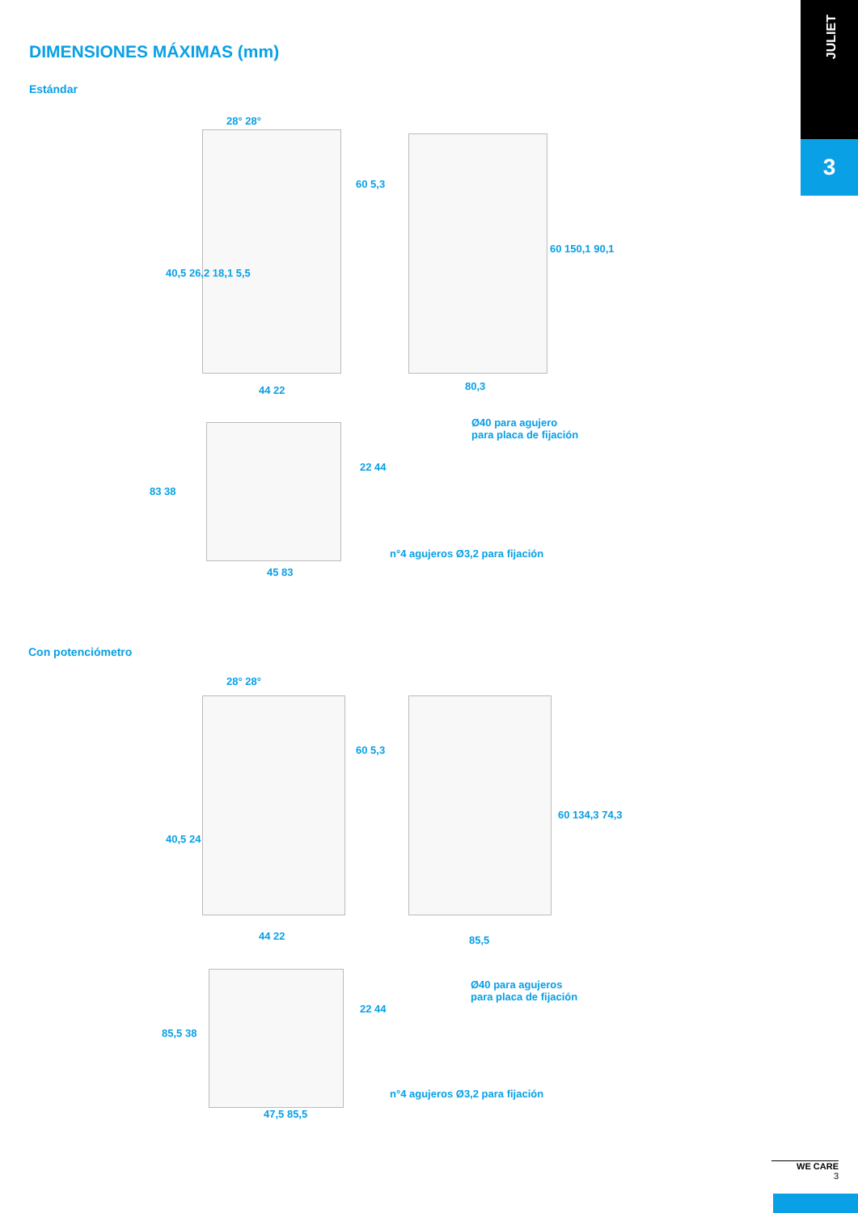JULIET
3
DIMENSIONES MÁXIMAS (mm)
Estándar
28° 28°
60 5,3
40,5 26,2 18,1 5,5
60 150,1 90,1
80,3
44 22
Ø40 para agujero
para placa de fijación
83 38
22 44
n°4 agujeros Ø3,2 para fijación
45 83
Con potenciómetro
28° 28°
60 5,3
40,5 24
60 134,3 74,3
85,5
44 22
Ø40 para agujeros
para placa de fijación
85,5 38
22 44
n°4 agujeros Ø3,2 para fijación
47,5 85,5
WE CARE
3